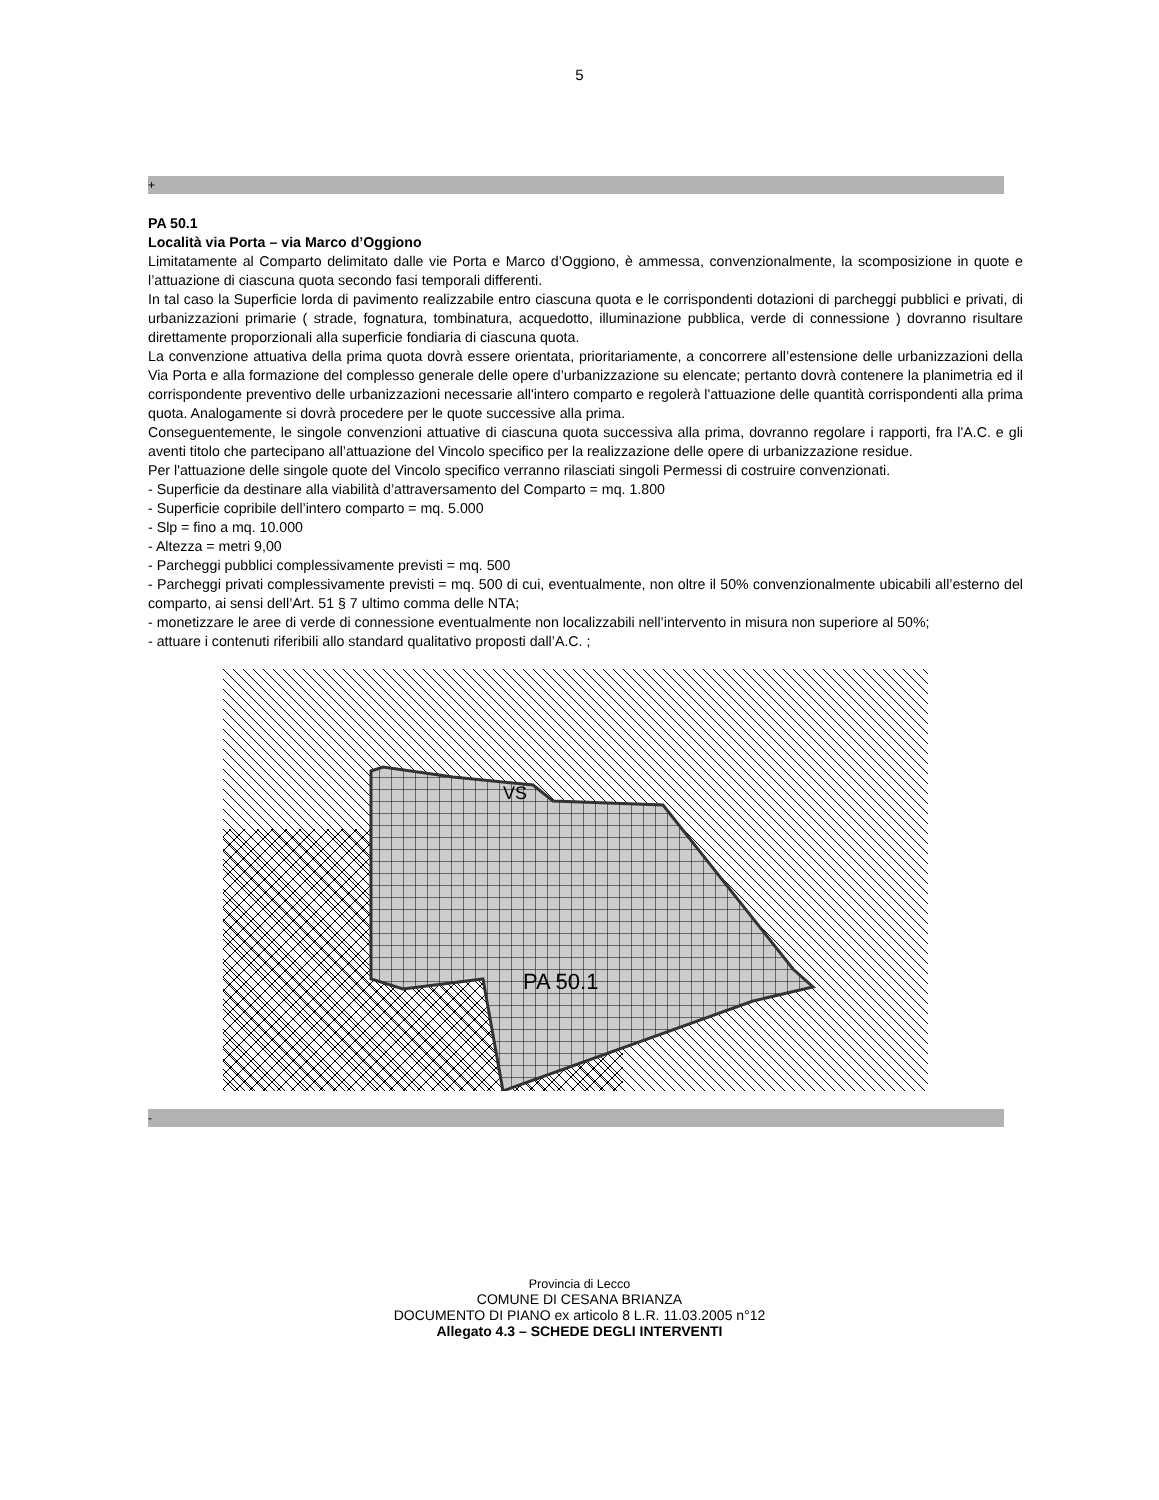5
+
PA 50.1
Località via Porta – via Marco d’Oggiono
Limitatamente al Comparto delimitato dalle vie Porta e Marco d’Oggiono, è ammessa, convenzionalmente, la scomposizione in quote e l’attuazione di ciascuna quota secondo fasi temporali differenti.
In tal caso la Superficie lorda di pavimento realizzabile entro ciascuna quota e le corrispondenti dotazioni di parcheggi pubblici e privati, di urbanizzazioni primarie ( strade, fognatura, tombinatura, acquedotto, illuminazione pubblica, verde di connessione ) dovranno risultare direttamente proporzionali alla superficie fondiaria di ciascuna quota.
La convenzione attuativa della prima quota dovrà essere orientata, prioritariamente, a concorrere all’estensione delle urbanizzazioni della Via Porta e alla formazione del complesso generale delle opere d’urbanizzazione su elencate; pertanto dovrà contenere la planimetria ed il corrispondente preventivo delle urbanizzazioni necessarie all'intero comparto e regolerà l'attuazione delle quantità corrispondenti alla prima quota. Analogamente si dovrà procedere per le quote successive alla prima.
Conseguentemente, le singole convenzioni attuative di ciascuna quota successiva alla prima, dovranno regolare i rapporti, fra l'A.C. e gli aventi titolo che partecipano all’attuazione del Vincolo specifico per la realizzazione delle opere di urbanizzazione residue.
Per l'attuazione delle singole quote del Vincolo specifico verranno rilasciati singoli Permessi di costruire convenzionati.
- Superficie da destinare alla viabilità d’attraversamento del Comparto = mq. 1.800
- Superficie copribile dell’intero comparto = mq. 5.000
- Slp = fino a mq. 10.000
- Altezza = metri 9,00
- Parcheggi pubblici complessivamente previsti = mq. 500
- Parcheggi privati complessivamente previsti = mq. 500 di cui, eventualmente, non oltre il 50% convenzionalmente ubicabili all’esterno del comparto, ai sensi dell’Art. 51 § 7 ultimo comma delle NTA;
- monetizzare le aree di verde di connessione eventualmente non localizzabili nell’intervento in misura non superiore al 50%;
- attuare i contenuti riferibili allo standard qualitativo proposti dall’A.C. ;
PA 50.1
VS
-
Provincia di Lecco
COMUNE DI CESANA BRIANZA
DOCUMENTO DI PIANO ex articolo 8 L.R. 11.03.2005 n°12
Allegato 4.3 – SCHEDE DEGLI INTERVENTI